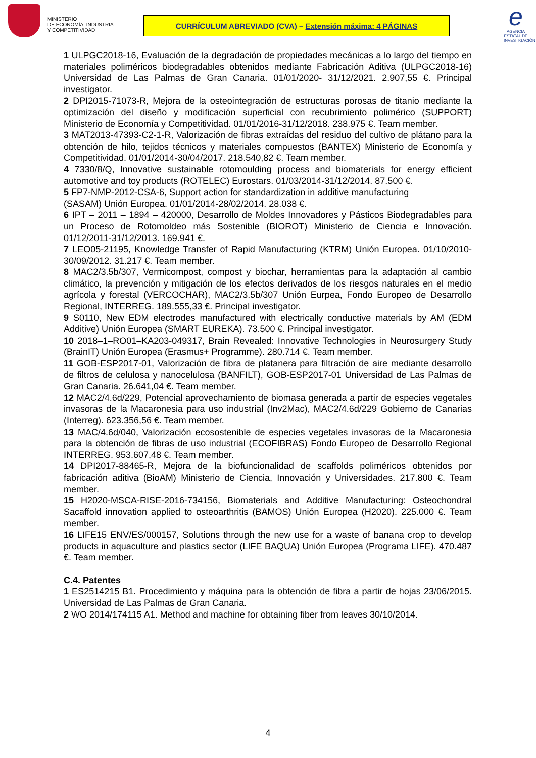MINISTERIO
DE ECONOMÍA, INDUSTRIA
Y COMPETITIVIDAD
CURRÍCULUM ABREVIADO (CVA) – Extensión máxima: 4 PÁGINAS
e
AGENCIA ESTATAL DE INVESTIGACIÓN
1 ULPGC2018-16, Evaluación de la degradación de propiedades mecánicas a lo largo del tiempo en materiales poliméricos biodegradables obtenidos mediante Fabricación Aditiva (ULPGC2018-16) Universidad de Las Palmas de Gran Canaria. 01/01/2020- 31/12/2021. 2.907,55 €. Principal investigator.
2 DPI2015-71073-R, Mejora de la osteointegración de estructuras porosas de titanio mediante la optimización del diseño y modificación superficial con recubrimiento polimérico (SUPPORT) Ministerio de Economía y Competitividad. 01/01/2016-31/12/2018. 238.975 €. Team member.
3 MAT2013-47393-C2-1-R, Valorización de fibras extraídas del residuo del cultivo de plátano para la obtención de hilo, tejidos técnicos y materiales compuestos (BANTEX) Ministerio de Economía y Competitividad. 01/01/2014-30/04/2017. 218.540,82 €. Team member.
4 7330/8/Q, Innovative sustainable rotomoulding process and biomaterials for energy efficient automotive and toy products (ROTELEC) Eurostars. 01/03/2014-31/12/2014. 87.500 €.
5 FP7-NMP-2012-CSA-6, Support action for standardization in additive manufacturing
(SASAM) Unión Europea. 01/01/2014-28/02/2014. 28.038 €.
6 IPT – 2011 – 1894 – 420000, Desarrollo de Moldes Innovadores y Pásticos Biodegradables para un Proceso de Rotomoldeo más Sostenible (BIOROT) Ministerio de Ciencia e Innovación. 01/12/2011-31/12/2013. 169.941 €.
7 LEO05-21195, Knowledge Transfer of Rapid Manufacturing (KTRM) Unión Europea. 01/10/2010-30/09/2012. 31.217 €. Team member.
8 MAC2/3.5b/307, Vermicompost, compost y biochar, herramientas para la adaptación al cambio climático, la prevención y mitigación de los efectos derivados de los riesgos naturales en el medio agrícola y forestal (VERCOCHAR), MAC2/3.5b/307 Unión Eurpea, Fondo Europeo de Desarrollo Regional, INTERREG. 189.555,33 €. Principal investigator.
9 S0110, New EDM electrodes manufactured with electrically conductive materials by AM (EDM Additive) Unión Europea (SMART EUREKA). 73.500 €. Principal investigator.
10 2018–1–RO01–KA203-049317, Brain Revealed: Innovative Technologies in Neurosurgery Study (BrainIT) Unión Europea (Erasmus+ Programme). 280.714 €. Team member.
11 GOB-ESP2017-01, Valorización de fibra de platanera para filtración de aire mediante desarrollo de filtros de celulosa y nanocelulosa (BANFILT), GOB-ESP2017-01 Universidad de Las Palmas de Gran Canaria. 26.641,04 €. Team member.
12 MAC2/4.6d/229, Potencial aprovechamiento de biomasa generada a partir de especies vegetales invasoras de la Macaronesia para uso industrial (Inv2Mac), MAC2/4.6d/229 Gobierno de Canarias (Interreg). 623.356,56 €. Team member.
13 MAC/4.6d/040, Valorización ecosostenible de especies vegetales invasoras de la Macaronesia para la obtención de fibras de uso industrial (ECOFIBRAS) Fondo Europeo de Desarrollo Regional INTERREG. 953.607,48 €. Team member.
14 DPI2017-88465-R, Mejora de la biofuncionalidad de scaffolds poliméricos obtenidos por fabricación aditiva (BioAM) Ministerio de Ciencia, Innovación y Universidades. 217.800 €. Team member.
15 H2020-MSCA-RISE-2016-734156, Biomaterials and Additive Manufacturing: Osteochondral Sacaffold innovation applied to osteoarthritis (BAMOS) Unión Europea (H2020). 225.000 €. Team member.
16 LIFE15 ENV/ES/000157, Solutions through the new use for a waste of banana crop to develop products in aquaculture and plastics sector (LIFE BAQUA) Unión Europea (Programa LIFE). 470.487 €. Team member.
C.4. Patentes
1 ES2514215 B1. Procedimiento y máquina para la obtención de fibra a partir de hojas 23/06/2015. Universidad de Las Palmas de Gran Canaria.
2 WO 2014/174115 A1. Method and machine for obtaining fiber from leaves 30/10/2014.
4